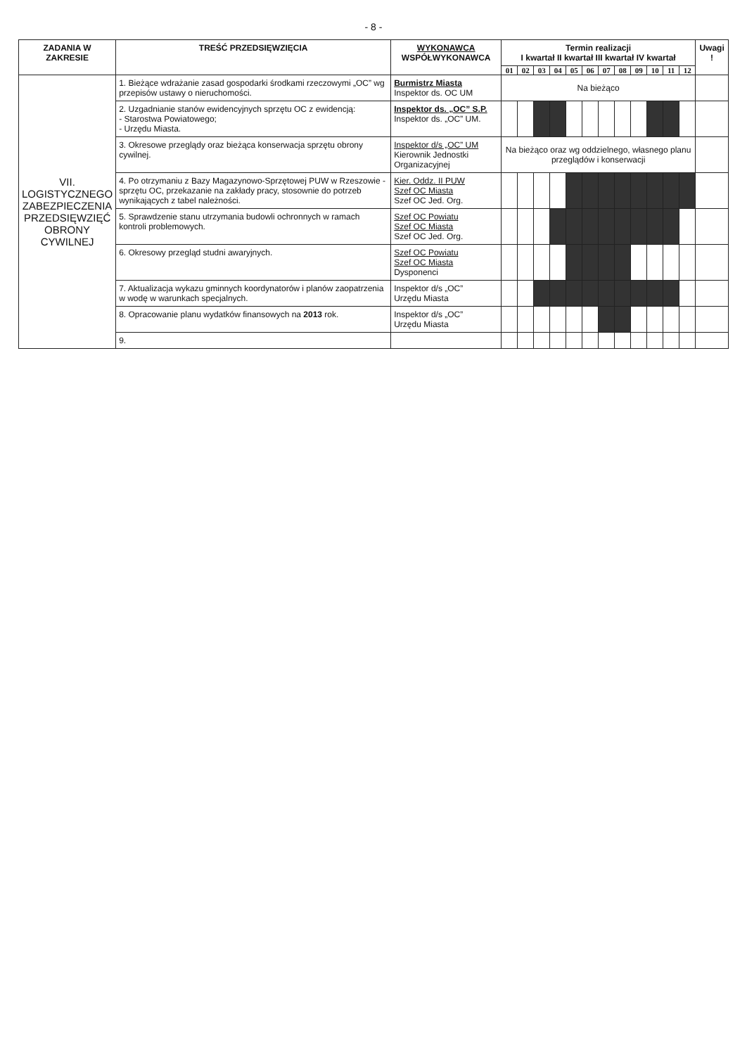- 8 -
| ZADANIA W ZAKRESIE | TREŚĆ PRZEDSIĘWZIĘCIA | WYKONAWCA WSPÓŁWYKONAWCA | Termin realizacji I kwartał II kwartał III kwartał IV kwartał | | | | | | | | | | | | Uwagi ! |
| --- | --- | --- | --- | --- | --- | --- | --- | --- | --- | --- | --- | --- | --- | --- | --- |
| | | | 01 | 02 | 03 | 04 | 05 | 06 | 07 | 08 | 09 | 10 | 11 | 12 | |
| VII. LOGISTYCZNEGO ZABEZPIECZENIA PRZEDSIĘWZIĘĆ OBRONY CYWILNEJ | 1. Bieżące wdrażanie zasad gospodarki środkami rzeczowymi „OC” wg przepisów ustawy o nieruchomości. | Burmistrz Miasta Inspektor ds. OC UM | Na bieżąco | | | | | | | | | | | | |
| | 2. Uzgadnianie stanów ewidencyjnych sprzętu OC z ewidencją: - Starostwa Powiatowego; - Urzędu Miasta. | Inspektor ds. „OC” S.P. Inspektor ds. „OC” UM. | | | | | | | | | | | | | |
| | 3. Okresowe przeglądy oraz bieżąca konserwacja sprzętu obrony cywilnej. | Inspektor d/s „OC” UM Kierownik Jednostki Organizacyjnej | Na bieżąco oraz wg oddzielnego, własnego planu przeglądów i konserwacji | | | | | | | | | | | | |
| | 4. Po otrzymaniu z Bazy Magazynowo-Sprzętowej PUW w Rzeszowie - sprzętu OC, przekazanie na zakłady pracy, stosownie do potrzeb wynikających z tabel należności. | Kier. Oddz. II PUW Szef OC Miasta Szef OC Jed. Org. | | | | | | | | | | | | | |
| | 5. Sprawdzenie stanu utrzymania budowli ochronnych w ramach kontroli problemowych. | Szef OC Powiatu Szef OC Miasta Szef OC Jed. Org. | | | | | | | | | | | | | |
| | 6. Okresowy przegląd studni awaryjnych. | Szef OC Powiatu Szef OC Miasta Dysponenci | | | | | | | | | | | | | |
| | 7. Aktualizacja wykazu gminnych koordynatorów i planów zaopatrzenia w wodę w warunkach specjalnych. | Inspektor d/s „OC” Urzędu Miasta | | | | | | | | | | | | | |
| | 8. Opracowanie planu wydatków finansowych na 2013 rok. | Inspektor d/s „OC” Urzędu Miasta | | | | | | | | | | | | | |
| | 9. | | | | | | | | | | | | | | |